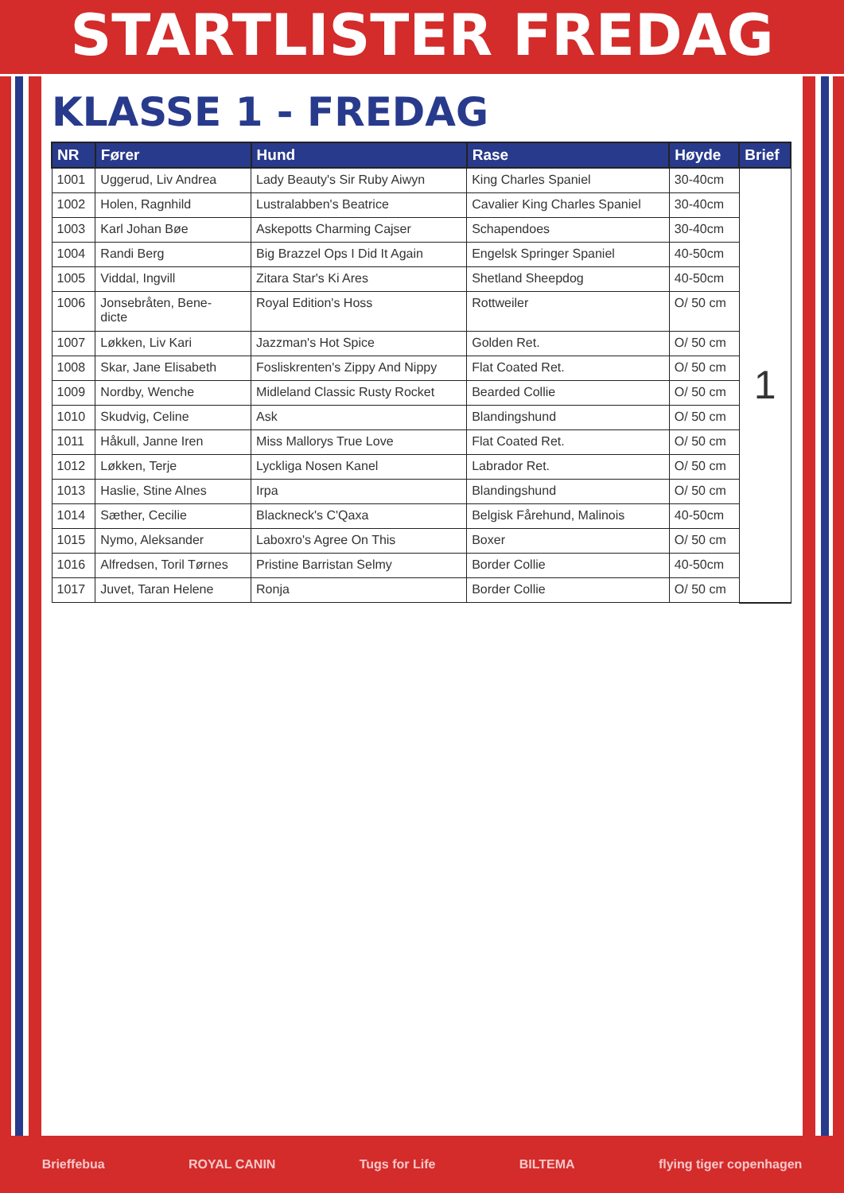STARTLISTER FREDAG
KLASSE 1 - FREDAG
| NR | Fører | Hund | Rase | Høyde | Brief |
| --- | --- | --- | --- | --- | --- |
| 1001 | Uggerud, Liv Andrea | Lady Beauty's Sir Ruby Aiwyn | King Charles Spaniel | 30-40cm | 1 |
| 1002 | Holen, Ragnhild | Lustralabben's Beatrice | Cavalier King Charles Spaniel | 30-40cm | |
| 1003 | Karl Johan Bøe | Askepotts Charming Cajser | Schapendoes | 30-40cm | |
| 1004 | Randi Berg | Big Brazzel Ops I Did It Again | Engelsk Springer Spaniel | 40-50cm | |
| 1005 | Viddal, Ingvill | Zitara Star's Ki Ares | Shetland Sheepdog | 40-50cm | |
| 1006 | Jonsebråten, Bene- dicte | Royal Edition's Hoss | Rottweiler | O/ 50 cm | |
| 1007 | Løkken, Liv Kari | Jazzman's Hot Spice | Golden Ret. | O/ 50 cm | |
| 1008 | Skar, Jane Elisabeth | Fosliskrenten's Zippy And Nippy | Flat Coated Ret. | O/ 50 cm | |
| 1009 | Nordby, Wenche | Midleland Classic Rusty Rocket | Bearded Collie | O/ 50 cm | |
| 1010 | Skudvig, Celine | Ask | Blandingshund | O/ 50 cm | |
| 1011 | Håkull, Janne Iren | Miss Mallorys True Love | Flat Coated Ret. | O/ 50 cm | |
| 1012 | Løkken, Terje | Lyckliga Nosen Kanel | Labrador Ret. | O/ 50 cm | |
| 1013 | Haslie, Stine Alnes | Irpa | Blandingshund | O/ 50 cm | |
| 1014 | Sæther, Cecilie | Blackneck's C'Qaxa | Belgisk Fårehund, Malinois | 40-50cm | |
| 1015 | Nymo, Aleksander | Laboxro's Agree On This | Boxer | O/ 50 cm | |
| 1016 | Alfredsen, Toril Tørnes | Pristine Barristan Selmy | Border Collie | 40-50cm | |
| 1017 | Juvet, Taran Helene | Ronja | Border Collie | O/ 50 cm | |
Brieffebua ROYAL CANIN Tugs for Life BILTEMA flying tiger copenhagen